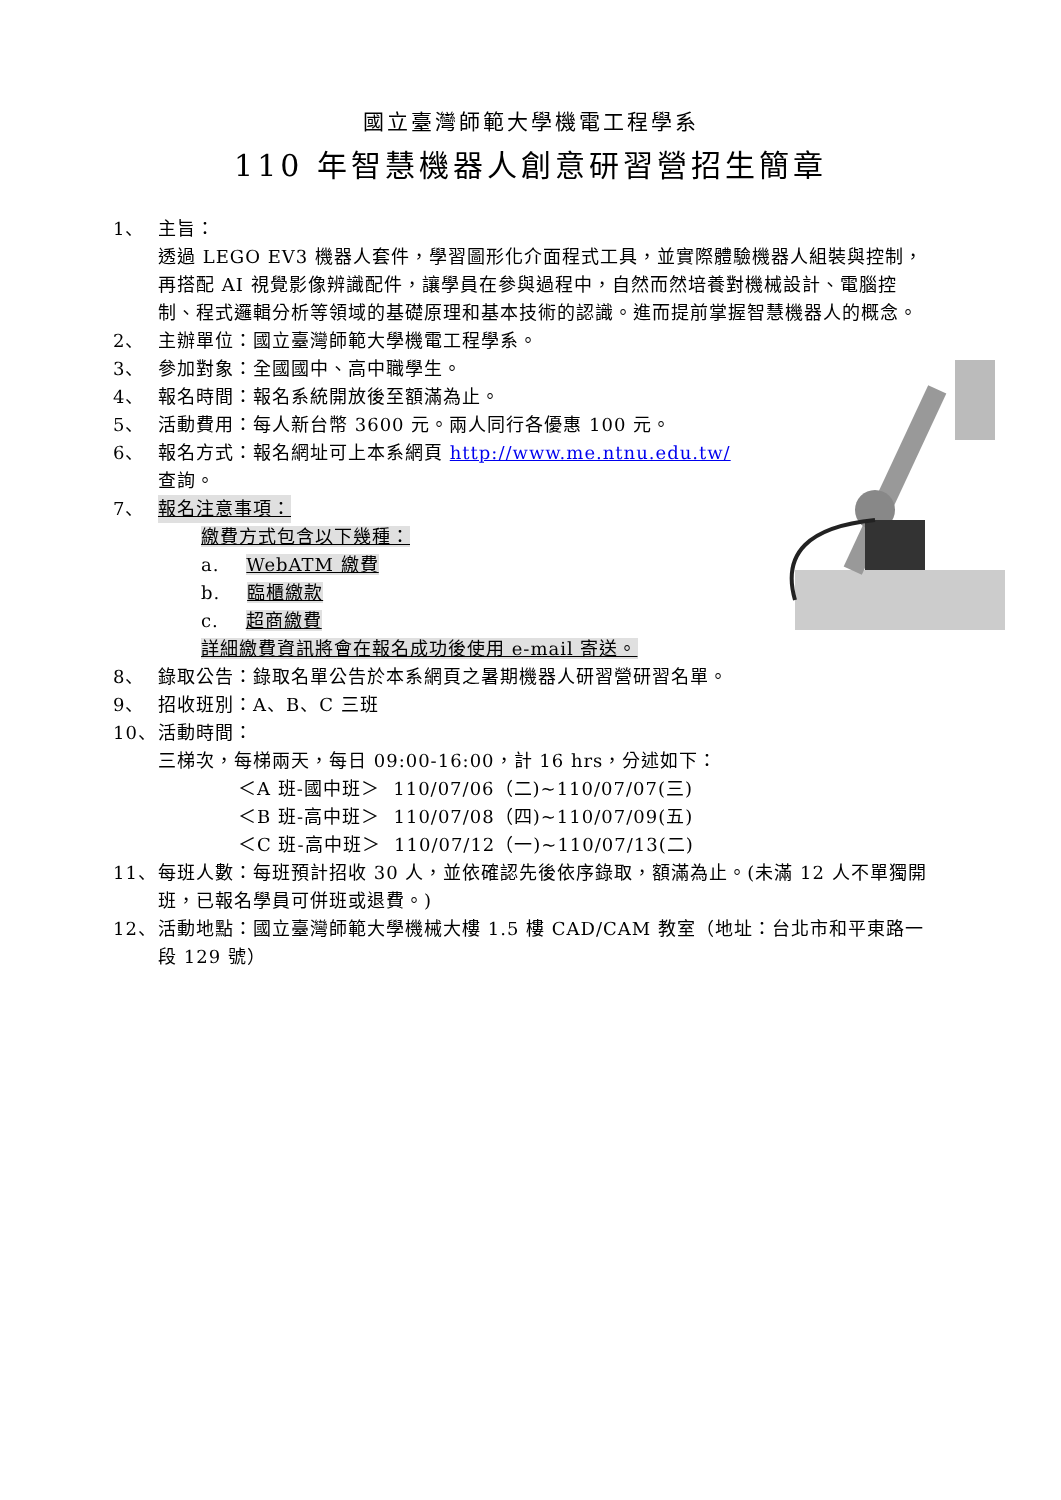國立臺灣師範大學機電工程學系
110 年智慧機器人創意研習營招生簡章
1、 主旨：
透過 LEGO EV3 機器人套件，學習圖形化介面程式工具，並實際體驗機器人組裝與控制，再搭配 AI 視覺影像辨識配件，讓學員在參與過程中，自然而然培養對機械設計、電腦控制、程式邏輯分析等領域的基礎原理和基本技術的認識。進而提前掌握智慧機器人的概念。
2、 主辦單位：國立臺灣師範大學機電工程學系。
3、 參加對象：全國國中、高中職學生。
4、 報名時間：報名系統開放後至額滿為止。
5、 活動費用：每人新台幣 3600 元。兩人同行各優惠 100 元。
6、 報名方式：報名網址可上本系網頁 http://www.me.ntnu.edu.tw/
查詢。
7、 報名注意事項：
繳費方式包含以下幾種：
a. WebATM 繳費
b. 臨櫃繳款
c. 超商繳費
詳細繳費資訊將會在報名成功後使用 e-mail 寄送。
8、 錄取公告：錄取名單公告於本系網頁之暑期機器人研習營研習名單。
9、 招收班別：A、B、C 三班
10、 活動時間：
三梯次，每梯兩天，每日 09:00-16:00，計 16 hrs，分述如下：
＜A 班-國中班＞ 110/07/06（二)~110/07/07(三)
＜B 班-高中班＞ 110/07/08（四)~110/07/09(五)
＜C 班-高中班＞ 110/07/12（一)~110/07/13(二)
11、 每班人數：每班預計招收 30 人，並依確認先後依序錄取，額滿為止。(未滿 12 人不單獨開班，已報名學員可併班或退費。)
12、 活動地點：國立臺灣師範大學機械大樓 1.5 樓 CAD/CAM 教室（地址：台北市和平東路一段 129 號）